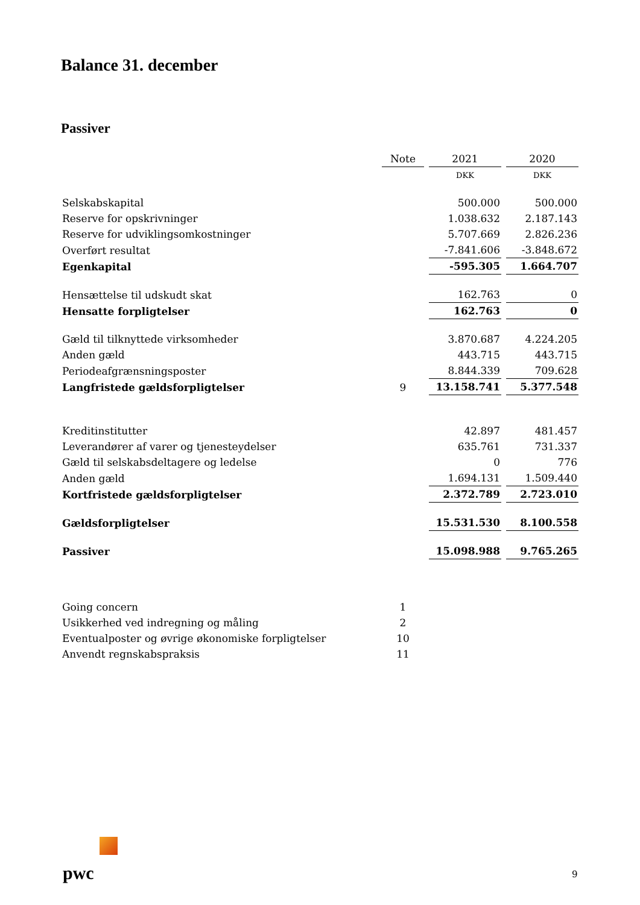Balance 31. december
Passiver
| | Note | 2021 | 2020 |
| | | DKK | DKK |
| Selskabskapital | | 500.000 | 500.000 |
| Reserve for opskrivninger | | 1.038.632 | 2.187.143 |
| Reserve for udviklingsomkostninger | | 5.707.669 | 2.826.236 |
| Overført resultat | | -7.841.606 | -3.848.672 |
| Egenkapital | | -595.305 | 1.664.707 |
| Hensættelse til udskudt skat | | 162.763 | 0 |
| Hensatte forpligtelser | | 162.763 | 0 |
| Gæld til tilknyttede virksomheder | | 3.870.687 | 4.224.205 |
| Anden gæld | | 443.715 | 443.715 |
| Periodeafgrænsningsposter | | 8.844.339 | 709.628 |
| Langfristede gældsforpligtelser | 9 | 13.158.741 | 5.377.548 |
| Kreditinstitutter | | 42.897 | 481.457 |
| Leverandører af varer og tjenesteydelser | | 635.761 | 731.337 |
| Gæld til selskabsdeltagere og ledelse | | 0 | 776 |
| Anden gæld | | 1.694.131 | 1.509.440 |
| Kortfristede gældsforpligtelser | | 2.372.789 | 2.723.010 |
| Gældsforpligtelser | | 15.531.530 | 8.100.558 |
| Passiver | | 15.098.988 | 9.765.265 |
| Going concern | 1 | | |
| Usikkerhed ved indregning og måling | 2 | | |
| Eventualposter og øvrige økonomiske forpligtelser | 10 | | |
| Anvendt regnskabspraksis | 11 | | |
pwc 9